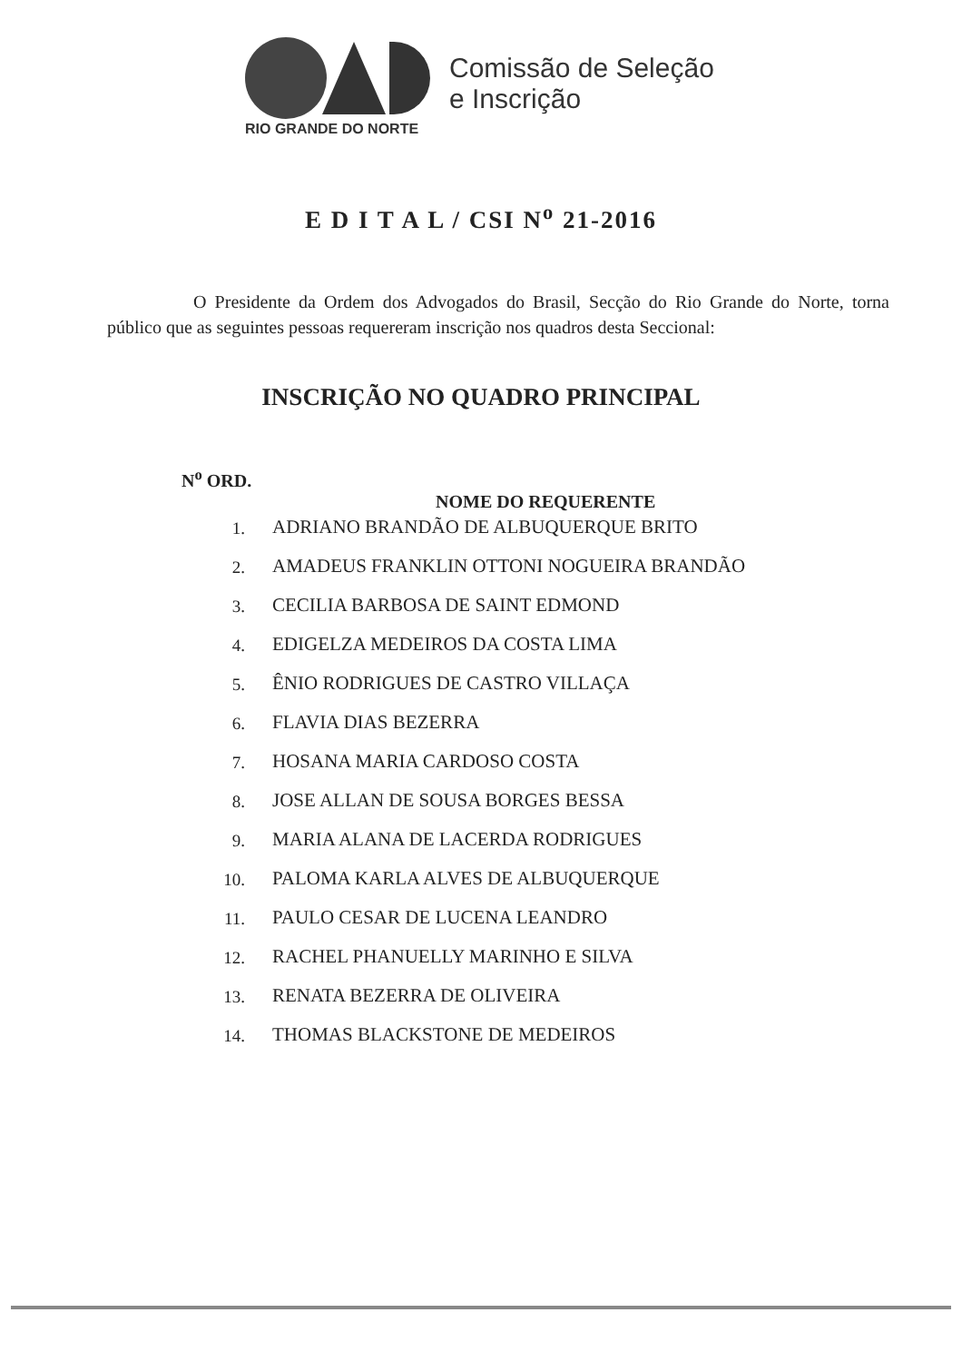RIO GRANDE DO NORTE
Comissão de Seleção
e Inscrição
E D I T A L / CSI N<sup>o</sup> 21-2016
O Presidente da Ordem dos Advogados do Brasil, Secção do Rio Grande do Norte, torna público que as seguintes pessoas requereram inscrição nos quadros desta Seccional:
INSCRIÇÃO NO QUADRO PRINCIPAL
| N<sup>o</sup> ORD. | |
| --- | --- |
| | NOME DO REQUERENTE |
| 1. | ADRIANO BRANDÃO DE ALBUQUERQUE BRITO |
| 2. | AMADEUS FRANKLIN OTTONI NOGUEIRA BRANDÃO |
| 3. | CECILIA BARBOSA DE SAINT EDMOND |
| 4. | EDIGELZA MEDEIROS DA COSTA LIMA |
| 5. | ÊNIO RODRIGUES DE CASTRO VILLAÇA |
| 6. | FLAVIA DIAS BEZERRA |
| 7. | HOSANA MARIA CARDOSO COSTA |
| 8. | JOSE ALLAN DE SOUSA BORGES BESSA |
| 9. | MARIA ALANA DE LACERDA RODRIGUES |
| 10. | PALOMA KARLA ALVES DE ALBUQUERQUE |
| 11. | PAULO CESAR DE LUCENA LEANDRO |
| 12. | RACHEL PHANUELLY MARINHO E SILVA |
| 13. | RENATA BEZERRA DE OLIVEIRA |
| 14. | THOMAS BLACKSTONE DE MEDEIROS |